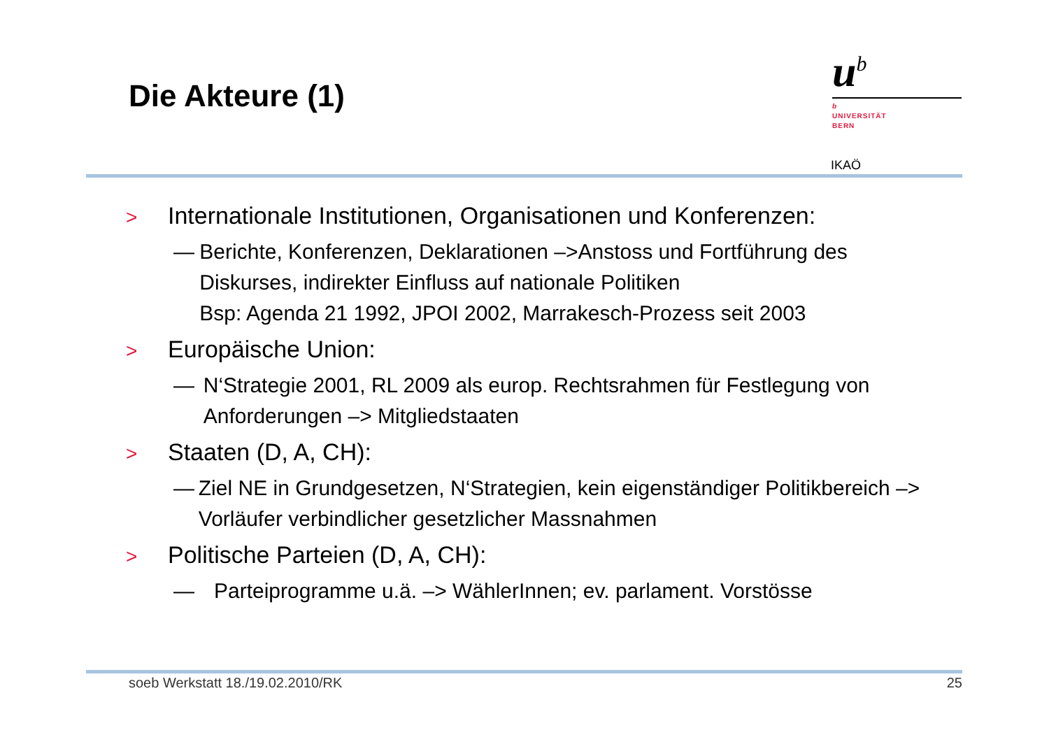Die Akteure (1)
u<sup>b</sup>
b
UNIVERSITÄT
BERN
IKAÖ
> Internationale Institutionen, Organisationen und Konferenzen:
— Berichte, Konferenzen, Deklarationen –>Anstoss und Fortführung des Diskurses, indirekter Einfluss auf nationale Politiken
Bsp: Agenda 21 1992, JPOI 2002, Marrakesch-Prozess seit 2003
> Europäische Union:
— N‘Strategie 2001, RL 2009 als europ. Rechtsrahmen für Festlegung von Anforderungen –> Mitgliedstaaten
> Staaten (D, A, CH):
— Ziel NE in Grundgesetzen, N‘Strategien, kein eigenständiger Politikbereich –> Vorläufer verbindlicher gesetzlicher Massnahmen
> Politische Parteien (D, A, CH):
— Parteiprogramme u.ä. –> WählerInnen; ev. parlament. Vorstösse
soeb Werkstatt 18./19.02.2010/RK 25